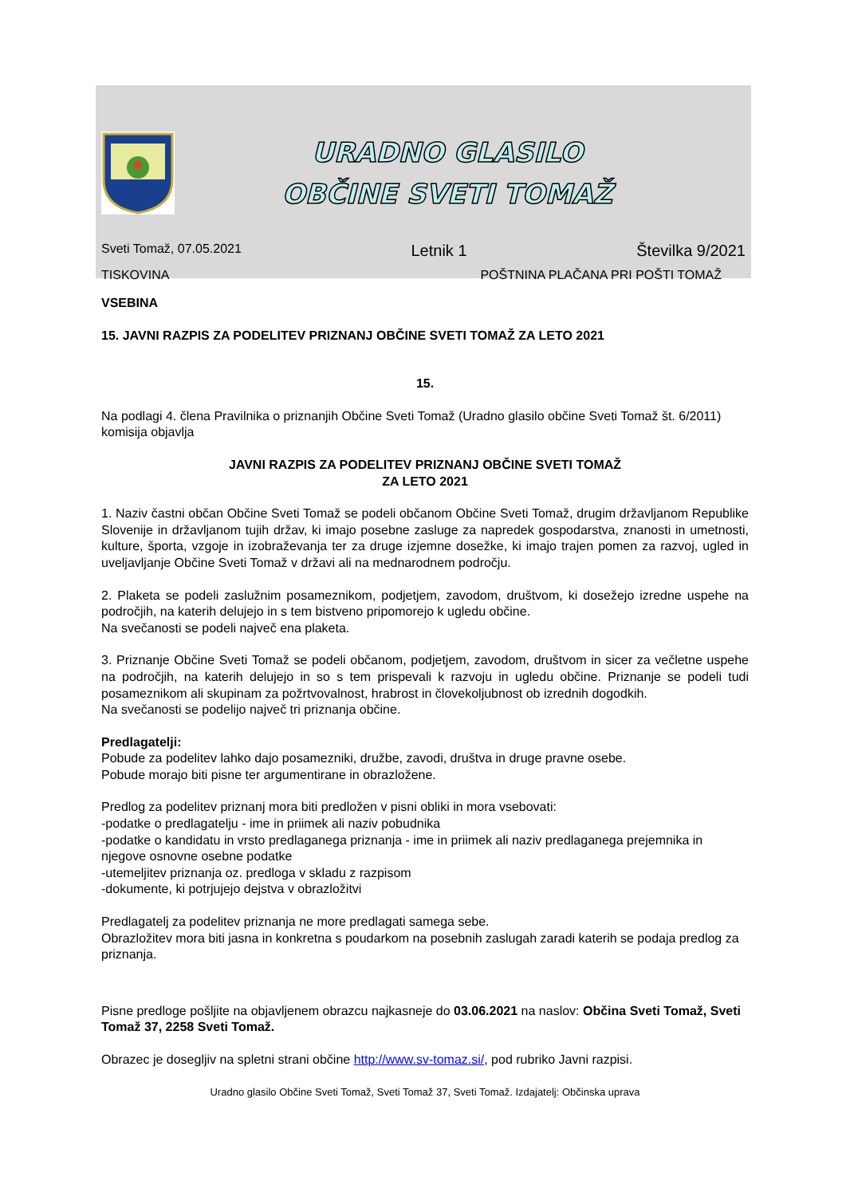URADNO GLASILO
OBČINE SVETI TOMAŽ
Sveti Tomaž, 07.05.2021 Letnik 1 Številka 9/2021
TISKOVINA POŠTNINA PLAČANA PRI POŠTI TOMAŽ
VSEBINA
15. JAVNI RAZPIS ZA PODELITEV PRIZNANJ OBČINE SVETI TOMAŽ ZA LETO 2021
15.
Na podlagi 4. člena Pravilnika o priznanjih Občine Sveti Tomaž (Uradno glasilo občine Sveti Tomaž št. 6/2011) komisija objavlja
JAVNI RAZPIS ZA PODELITEV PRIZNANJ OBČINE SVETI TOMAŽ
ZA LETO 2021
1. Naziv častni občan Občine Sveti Tomaž se podeli občanom Občine Sveti Tomaž, drugim državljanom Republike Slovenije in državljanom tujih držav, ki imajo posebne zasluge za napredek gospodarstva, znanosti in umetnosti, kulture, športa, vzgoje in izobraževanja ter za druge izjemne dosežke, ki imajo trajen pomen za razvoj, ugled in uveljavljanje Občine Sveti Tomaž v državi ali na mednarodnem področju.
2. Plaketa se podeli zaslužnim posameznikom, podjetjem, zavodom, društvom, ki dosežejo izredne uspehe na področjih, na katerih delujejo in s tem bistveno pripomorejo k ugledu občine.
Na svečanosti se podeli največ ena plaketa.
3. Priznanje Občine Sveti Tomaž se podeli občanom, podjetjem, zavodom, društvom in sicer za večletne uspehe na področjih, na katerih delujejo in so s tem prispevali k razvoju in ugledu občine. Priznanje se podeli tudi posameznikom ali skupinam za požrtvovalnost, hrabrost in človekoljubnost ob izrednih dogodkih.
Na svečanosti se podelijo največ tri priznanja občine.
Predlagatelji:
Pobude za podelitev lahko dajo posamezniki, družbe, zavodi, društva in druge pravne osebe.
Pobude morajo biti pisne ter argumentirane in obrazložene.
Predlog za podelitev priznanj mora biti predložen v pisni obliki in mora vsebovati:
-podatke o predlagatelju - ime in priimek ali naziv pobudnika
-podatke o kandidatu in vrsto predlaganega priznanja - ime in priimek ali naziv predlaganega prejemnika in njegove osnovne osebne podatke
-utemeljitev priznanja oz. predloga v skladu z razpisom
-dokumente, ki potrjujejo dejstva v obrazložitvi
Predlagatelj za podelitev priznanja ne more predlagati samega sebe.
Obrazložitev mora biti jasna in konkretna s poudarkom na posebnih zaslugah zaradi katerih se podaja predlog za priznanja.
Pisne predloge pošljite na objavljenem obrazcu najkasneje do 03.06.2021 na naslov: Občina Sveti Tomaž, Sveti Tomaž 37, 2258 Sveti Tomaž.
Obrazec je dosegljiv na spletni strani občine http://www.sv-tomaz.si/, pod rubriko Javni razpisi.
Uradno glasilo Občine Sveti Tomaž, Sveti Tomaž 37, Sveti Tomaž. Izdajatelj: Občinska uprava